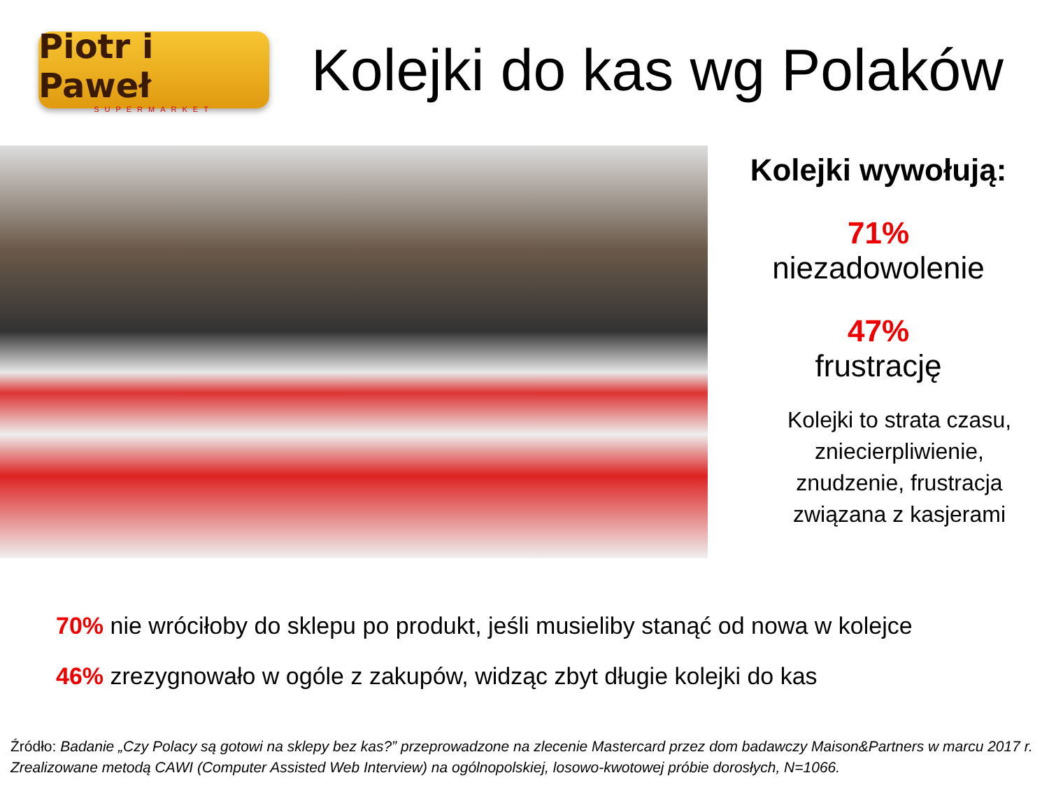Piotr i Paweł
SUPERMARKET
Kolejki do kas wg Polaków
Kolejki wywołują:
71%
niezadowolenie
47%
frustrację
Kolejki to strata czasu,
zniecierpliwienie,
znudzenie, frustracja
związana z kasjerami
70% nie wróciłoby do sklepu po produkt, jeśli musieliby stanąć od nowa w kolejce
46% zrezygnowało w ogóle z zakupów, widząc zbyt długie kolejki do kas
Źródło: Badanie „Czy Polacy są gotowi na sklepy bez kas?” przeprowadzone na zlecenie Mastercard przez dom badawczy Maison&Partners w marcu 2017 r. Zrealizowane metodą CAWI (Computer Assisted Web Interview) na ogólnopolskiej, losowo-kwotowej próbie dorosłych, N=1066.